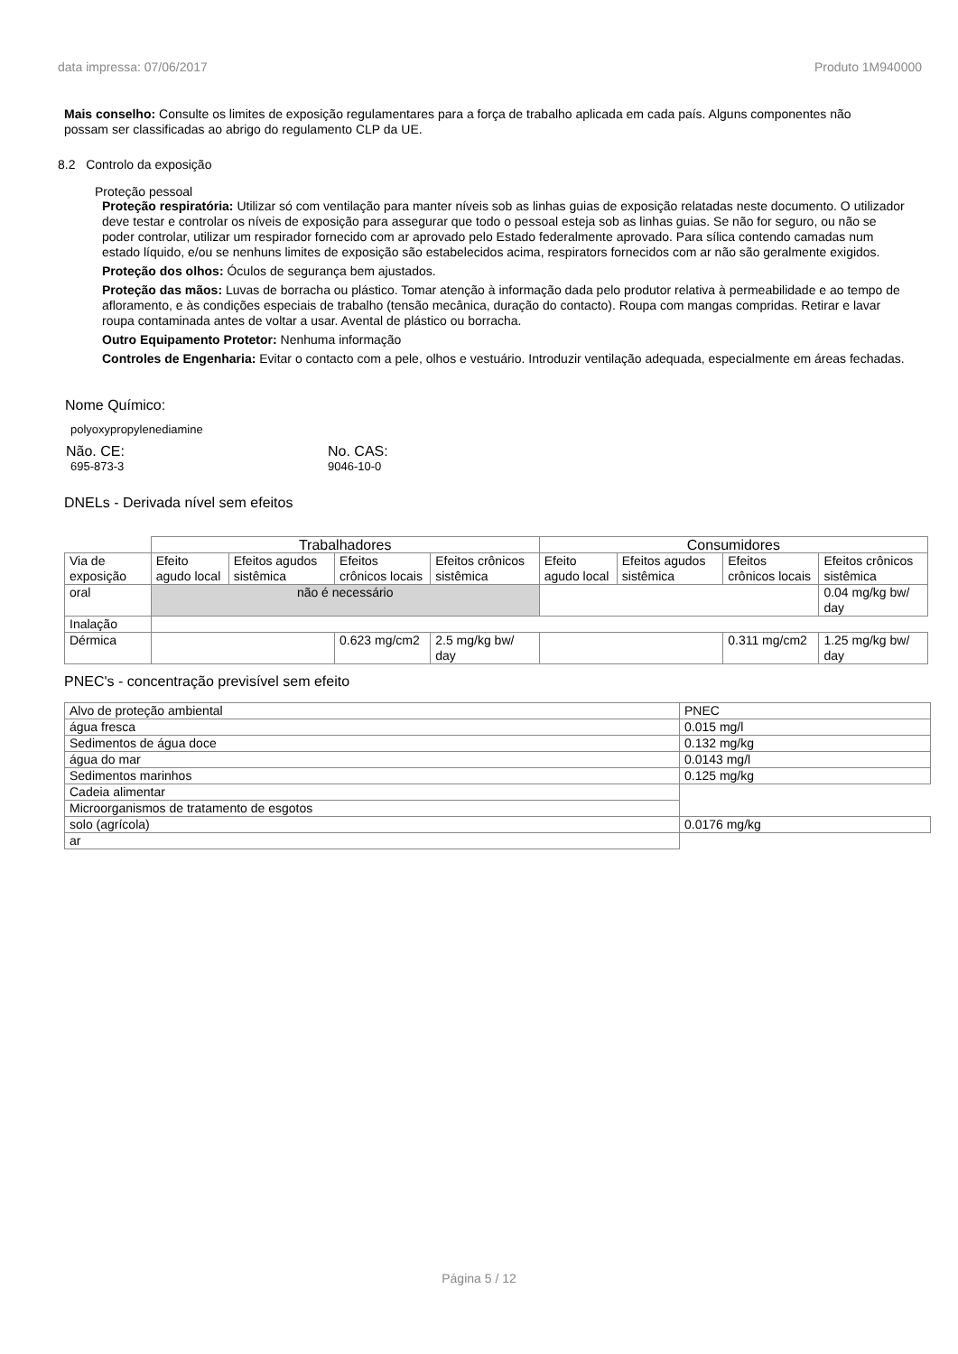data impressa: 07/06/2017 Produto 1M940000
Mais conselho: Consulte os limites de exposição regulamentares para a força de trabalho aplicada em cada país. Alguns componentes não possam ser classificadas ao abrigo do regulamento CLP da UE.
8.2 Controlo da exposição
Proteção pessoal
Proteção respiratória: Utilizar só com ventilação para manter níveis sob as linhas guias de exposição relatadas neste documento. O utilizador deve testar e controlar os níveis de exposição para assegurar que todo o pessoal esteja sob as linhas guias. Se não for seguro, ou não se poder controlar, utilizar um respirador fornecido com ar aprovado pelo Estado federalmente aprovado. Para sílica contendo camadas num estado líquido, e/ou se nenhuns limites de exposição são estabelecidos acima, respirators fornecidos com ar não são geralmente exigidos.
Proteção dos olhos: Óculos de segurança bem ajustados.
Proteção das mãos: Luvas de borracha ou plástico. Tomar atenção à informação dada pelo produtor relativa à permeabilidade e ao tempo de afloramento, e às condições especiais de trabalho (tensão mecânica, duração do contacto). Roupa com mangas compridas. Retirar e lavar roupa contaminada antes de voltar a usar. Avental de plástico ou borracha.
Outro Equipamento Protetor: Nenhuma informação
Controles de Engenharia: Evitar o contacto com a pele, olhos e vestuário. Introduzir ventilação adequada, especialmente em áreas fechadas.
Nome Químico:
polyoxypropylenediamine
Não. CE:
695-873-3
No. CAS:
9046-10-0
DNELs - Derivada nível sem efeitos
| | Trabalhadores | | | | Consumidores | | | |
| Via de exposição | Efeito agudo local | Efeitos agudos sistêmica | Efeitos crônicos locais | Efeitos crônicos sistêmica | Efeito agudo local | Efeitos agudos sistêmica | Efeitos crônicos locais | Efeitos crônicos sistêmica |
| oral | não é necessário | | | | | | | 0.04 mg/kg bw/ day |
| Inalação | | | | | | | | |
| Dérmica | | | 0.623 mg/cm2 | 2.5 mg/kg bw/ day | | | 0.311 mg/cm2 | 1.25 mg/kg bw/ day |
PNEC's - concentração previsível sem efeito
| Alvo de proteção ambiental | PNEC |
| água fresca | 0.015 mg/l |
| Sedimentos de água doce | 0.132 mg/kg |
| água do mar | 0.0143 mg/l |
| Sedimentos marinhos | 0.125 mg/kg |
| Cadeia alimentar | |
| Microorganismos de tratamento de esgotos | |
| solo (agrícola) | 0.0176 mg/kg |
| ar | |
Página 5 / 12